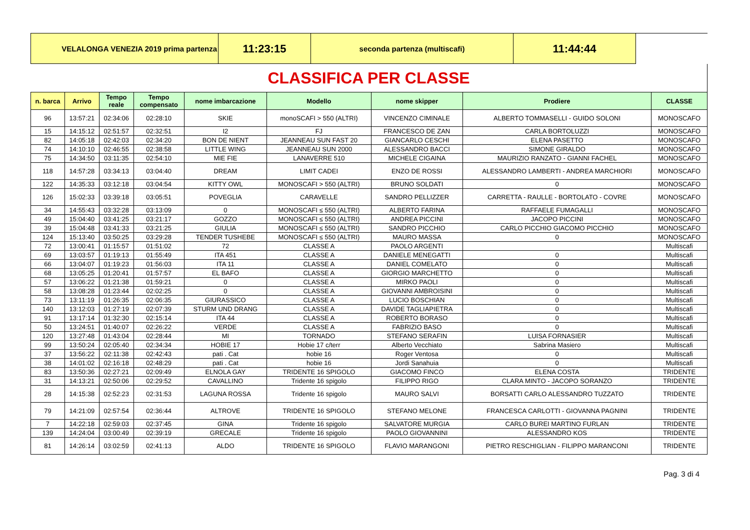| VELALONGA VENEZIA 2019 prima partenza | 11:23:15 | seconda partenza (multiscafi) | 11:44:44 | |
CLASSIFICA PER CLASSE
| n. barca | Arrivo | Tempo reale | Tempo compensato | nome imbarcazione | Modello | nome skipper | Prodiere | CLASSE |
| --- | --- | --- | --- | --- | --- | --- | --- | --- |
| 96 | 13:57:21 | 02:34:06 | 02:28:10 | SKIE | monoSCAFI > 550 (ALTRI) | VINCENZO CIMINALE | ALBERTO TOMMASELLI - GUIDO SOLONI | MONOSCAFO |
| 15 | 14:15:12 | 02:51:57 | 02:32:51 | I2 | FJ | FRANCESCO DE ZAN | CARLA BORTOLUZZI | MONOSCAFO |
| 82 | 14:05:18 | 02:42:03 | 02:34:20 | BON DE NIENT | JEANNEAU SUN FAST 20 | GIANCARLO CESCHI | ELENA PASETTO | MONOSCAFO |
| 74 | 14:10:10 | 02:46:55 | 02:38:58 | LITTLE WING | JEANNEAU SUN 2000 | ALESSANDRO BACCI | SIMONE GIRALDO | MONOSCAFO |
| 75 | 14:34:50 | 03:11:35 | 02:54:10 | MIE FIE | LANAVERRE 510 | MICHELE CIGAINA | MAURIZIO RANZATO - GIANNI FACHEL | MONOSCAFO |
| 118 | 14:57:28 | 03:34:13 | 03:04:40 | DREAM | LIMIT CADEI | ENZO DE ROSSI | ALESSANDRO LAMBERTI - ANDREA MARCHIORI | MONOSCAFO |
| 122 | 14:35:33 | 03:12:18 | 03:04:54 | KITTY OWL | MONOSCAFI > 550 (ALTRI) | BRUNO SOLDATI | 0 | MONOSCAFO |
| 126 | 15:02:33 | 03:39:18 | 03:05:51 | POVEGLIA | CARAVELLE | SANDRO PELLIZZER | CARRETTA - RAULLE - BORTOLATO - COVRE | MONOSCAFO |
| 34 | 14:55:43 | 03:32:28 | 03:13:09 | 0 | MONOSCAFI ≤ 550 (ALTRI) | ALBERTO FARINA | RAFFAELE FUMAGALLI | MONOSCAFO |
| 49 | 15:04:40 | 03:41:25 | 03:21:17 | GOZZO | MONOSCAFI ≤ 550 (ALTRI) | ANDREA PICCINI | JACOPO PICCINI | MONOSCAFO |
| 39 | 15:04:48 | 03:41:33 | 03:21:25 | GIULIA | MONOSCAFI ≤ 550 (ALTRI) | SANDRO PICCHIO | CARLO PICCHIO GIACOMO PICCHIO | MONOSCAFO |
| 124 | 15:13:40 | 03:50:25 | 03:29:28 | TENDER TUSHEBE | MONOSCAFI ≤ 550 (ALTRI) | MAURO MASSA | 0 | MONOSCAFO |
| 72 | 13:00:41 | 01:15:57 | 01:51:02 | 72 | CLASSE A | PAOLO ARGENTI | | Multiscafi |
| 69 | 13:03:57 | 01:19:13 | 01:55:49 | ITA 451 | CLASSE A | DANIELE MENEGATTI | 0 | Multiscafi |
| 66 | 13:04:07 | 01:19:23 | 01:56:03 | ITA 11 | CLASSE A | DANIEL COMELATO | 0 | Multiscafi |
| 68 | 13:05:25 | 01:20:41 | 01:57:57 | EL BAFO | CLASSE A | GIORGIO MARCHETTO | 0 | Multiscafi |
| 57 | 13:06:22 | 01:21:38 | 01:59:21 | 0 | CLASSE A | MIRKO PAOLI | 0 | Multiscafi |
| 58 | 13:08:28 | 01:23:44 | 02:02:25 | 0 | CLASSE A | GIOVANNI AMBROISINI | 0 | Multiscafi |
| 73 | 13:11:19 | 01:26:35 | 02:06:35 | GIURASSICO | CLASSE A | LUCIO BOSCHIAN | 0 | Multiscafi |
| 140 | 13:12:03 | 01:27:19 | 02:07:39 | STURM UND DRANG | CLASSE A | DAVIDE TAGLIAPIETRA | 0 | Multiscafi |
| 91 | 13:17:14 | 01:32:30 | 02:15:14 | ITA 44 | CLASSE A | ROBERTO BORASO | 0 | Multiscafi |
| 50 | 13:24:51 | 01:40:07 | 02:26:22 | VERDE | CLASSE A | FABRIZIO BASO | 0 | Multiscafi |
| 120 | 13:27:48 | 01:43:04 | 02:28:44 | MI | TORNADO | STEFANO SERAFIN | LUISA FORNASIER | Multiscafi |
| 99 | 13:50:24 | 02:05:40 | 02:34:34 | HOBIE 17 | Hobie 17 c/terr | Alberto Vecchiato | Sabrina Masiero | Multiscafi |
| 37 | 13:56:22 | 02:11:38 | 02:42:43 | pati . Cat | hobie 16 | Roger Ventosa | 0 | Multiscafi |
| 38 | 14:01:02 | 02:16:18 | 02:48:29 | pati . Cat | hobie 16 | Jordi Sanahuia | 0 | Multiscafi |
| 83 | 13:50:36 | 02:27:21 | 02:09:49 | ELNOLA GAY | TRIDENTE 16 SPIGOLO | GIACOMO FINCO | ELENA COSTA | TRIDENTE |
| 31 | 14:13:21 | 02:50:06 | 02:29:52 | CAVALLINO | Tridente 16 spigolo | FILIPPO RIGO | CLARA MINTO - JACOPO SORANZO | TRIDENTE |
| 28 | 14:15:38 | 02:52:23 | 02:31:53 | LAGUNA ROSSA | Tridente 16 spigolo | MAURO SALVI | BORSATTI CARLO ALESSANDRO TUZZATO | TRIDENTE |
| 79 | 14:21:09 | 02:57:54 | 02:36:44 | ALTROVE | TRIDENTE 16 SPIGOLO | STEFANO MELONE | FRANCESCA CARLOTTI - GIOVANNA PAGNINI | TRIDENTE |
| 7 | 14:22:18 | 02:59:03 | 02:37:45 | GINA | Tridente 16 spigolo | SALVATORE MURGIA | CARLO BUREI MARTINO FURLAN | TRIDENTE |
| 139 | 14:24:04 | 03:00:49 | 02:39:19 | GRECALE | Tridente 16 spigolo | PAOLO GIOVANNINI | ALESSANDRO KOS | TRIDENTE |
| 81 | 14:26:14 | 03:02:59 | 02:41:13 | ALDO | TRIDENTE 16 SPIGOLO | FLAVIO MARANGONI | PIETRO RESCHIGLIAN - FILIPPO MARANCONI | TRIDENTE |
Pag. 3 di 4